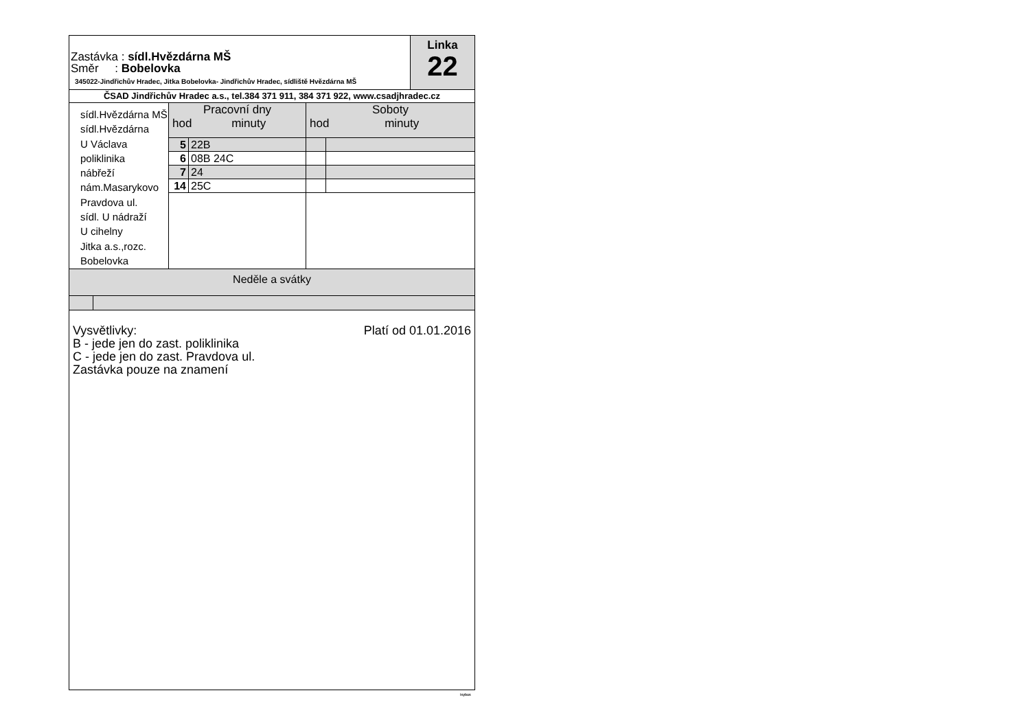Zastávka : sídl.Hvězdárna MŠ
Směr : Bobelovka
345022-Jindřichův Hradec, Jitka Bobelovka- Jindřichův Hradec, sídliště Hvězdárna MŠ
Linka
22
ČSAD Jindřichův Hradec a.s., tel.384 371 911, 384 371 922, www.csadjhradec.cz
sídl.Hvězdárna MŠ
sídl.Hvězdárna
U Václava
poliklinika
nábřeží
nám.Masarykovo
Pravdova ul.
sídl. U nádraží
U cihelny
Jitka a.s.,rozc.
Bobelovka
Pracovní dny
hod minuty
| 5 | 22B |
| 6 | 08B 24C |
| 7 | 24 |
| 14 | 25C |
Soboty
hod minuty
Neděle a svátky
Vysvětlivky:
B - jede jen do zast. poliklinika
C - jede jen do zast. Pravdova ul.
Zastávka pouze na znamení
Platí od 01.01.2016
isybus